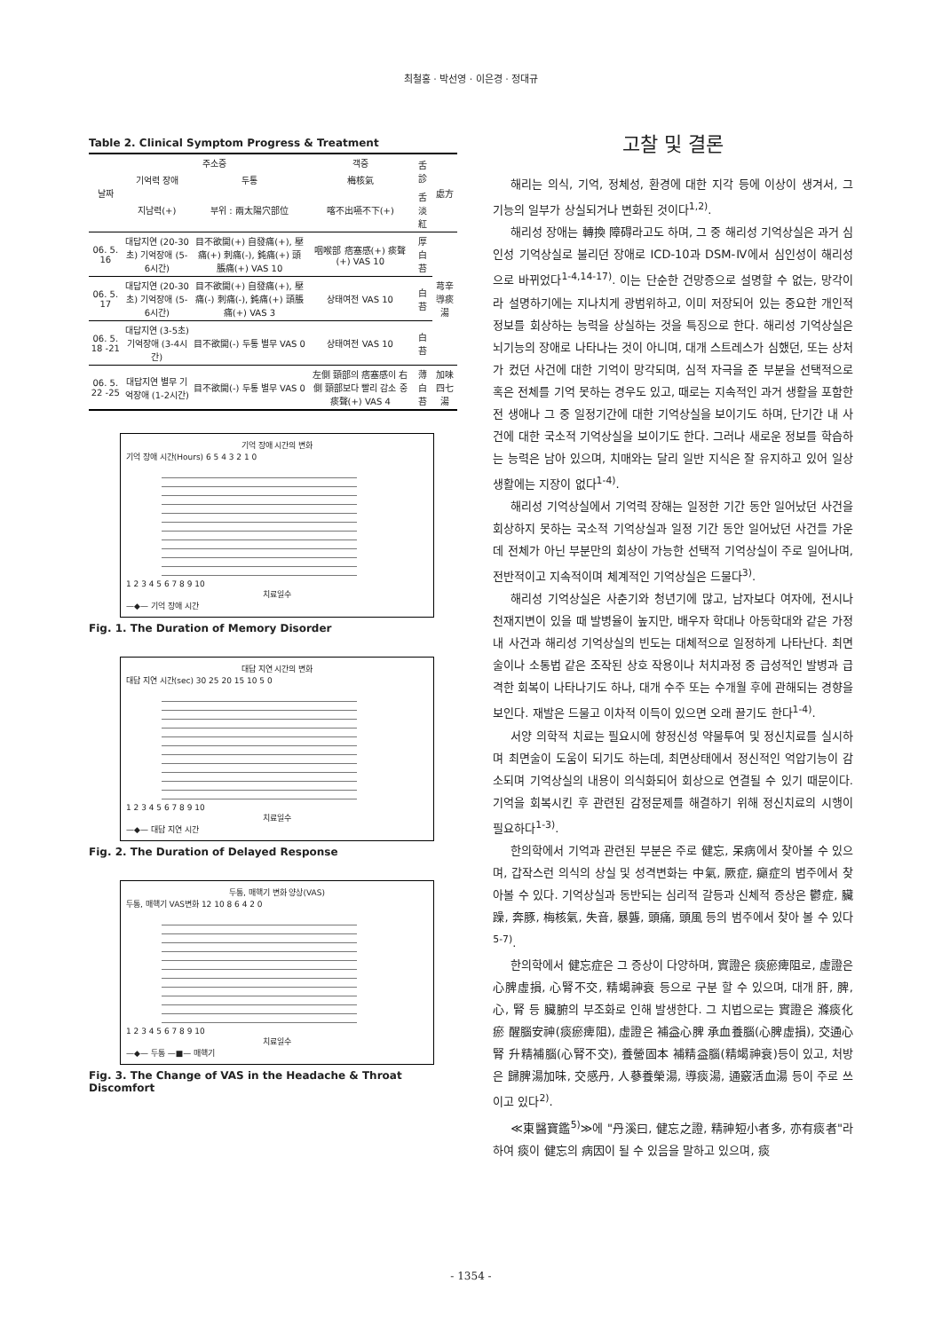최철홍 · 박선영 · 이은경 · 정대규
Table 2. Clinical Symptom Progress & Treatment
| 날짜 | 주소증 | | 객증 | 舌診 | 處方 |
| --- | --- | --- | --- | --- | --- |
| | 기억력 장애 | 두통 | 梅核氣 | | |
| | 지남력(+) | 부위 : 兩太陽穴部位 | 喀不出嚥不下(+) | 舌淡紅 | |
| 06. 5. 16 | 대답지연 (20-30초) 기억장애 (5-6시간) | 目不欲開(+) 自發痛(+), 壓痛(+) 刺痛(-), 鈍痛(+) 頭脹痛(+) VAS 10 | 咽喉部 痞塞感(+) 痰聲(+) VAS 10 | 厚白苔 | 芎辛導痰湯 |
| 06. 5. 17 | 대답지연 (20-30초) 기억장애 (5-6시간) | 目不欲開(+) 自發痛(+), 壓痛(-) 刺痛(-), 鈍痛(+) 頭脹痛(+) VAS 3 | 상태여전 VAS 10 | 白苔 | |
| 06. 5. 18 -21 | 대답지연 (3-5초) 기억장애 (3-4시간) | 目不欲開(-) 두통 별무 VAS 0 | 상태여전 VAS 10 | 白苔 | |
| 06. 5. 22 -25 | 대답지연 별무 기억장애 (1-2시간) | 目不欲開(-) 두통 별무 VAS 0 | 左側 頸部의 痞塞感이 右側 頸部보다 빨리 감소 중 痰聲(+) VAS 4 | 薄白苔 | 加味四七湯 |
기억 장애 시간의 변화
기억 장애 시간(Hours) 6 5 4 3 2 1 0
1 2 3 4 5 6 7 8 9 10
치료일수
—◆— 기억 장애 시간
Fig. 1. The Duration of Memory Disorder
대답 지연 시간의 변화
대답 지연 시간(sec) 30 25 20 15 10 5 0
1 2 3 4 5 6 7 8 9 10
치료일수
—◆— 대답 지연 시간
Fig. 2. The Duration of Delayed Response
두통, 매핵기 변화 양상(VAS)
두통, 매핵기 VAS변화 12 10 8 6 4 2 0
1 2 3 4 5 6 7 8 9 10
치료일수
—◆— 두통 —■— 매핵기
Fig. 3. The Change of VAS in the Headache & Throat Discomfort
고찰 및 결론
해리는 의식, 기억, 정체성, 환경에 대한 지각 등에 이상이 생겨서, 그 기능의 일부가 상실되거나 변화된 것이다<sup>1,2)</sup>.
해리성 장애는 轉換 障碍라고도 하며, 그 중 해리성 기억상실은 과거 심인성 기억상실로 불리던 장애로 ICD-10과 DSM-Ⅳ에서 심인성이 해리성으로 바뀌었다<sup>1-4,14-17)</sup>. 이는 단순한 건망증으로 설명할 수 없는, 망각이라 설명하기에는 지나치게 광범위하고, 이미 저장되어 있는 중요한 개인적 정보를 회상하는 능력을 상실하는 것을 특징으로 한다. 해리성 기억상실은 뇌기능의 장애로 나타나는 것이 아니며, 대개 스트레스가 심했던, 또는 상처가 컸던 사건에 대한 기억이 망각되며, 심적 자극을 준 부분을 선택적으로 혹은 전체를 기억 못하는 경우도 있고, 때로는 지속적인 과거 생활을 포함한 전 생애나 그 중 일정기간에 대한 기억상실을 보이기도 하며, 단기간 내 사건에 대한 국소적 기억상실을 보이기도 한다. 그러나 새로운 정보를 학습하는 능력은 남아 있으며, 치매와는 달리 일반 지식은 잘 유지하고 있어 일상생활에는 지장이 없다<sup>1-4)</sup>.
해리성 기억상실에서 기억력 장해는 일정한 기간 동안 일어났던 사건을 회상하지 못하는 국소적 기억상실과 일정 기간 동안 일어났던 사건들 가운데 전체가 아닌 부분만의 회상이 가능한 선택적 기억상실이 주로 일어나며, 전반적이고 지속적이며 체계적인 기억상실은 드물다<sup>3)</sup>.
해리성 기억상실은 사춘기와 청년기에 많고, 남자보다 여자에, 전시나 천재지변이 있을 때 발병율이 높지만, 배우자 학대나 아동학대와 같은 가정 내 사건과 해리성 기억상실의 빈도는 대체적으로 일정하게 나타난다. 최면술이나 소통법 같은 조작된 상호 작용이나 처치과정 중 급성적인 발병과 급격한 회복이 나타나기도 하나, 대개 수주 또는 수개월 후에 관해되는 경향을 보인다. 재발은 드물고 이차적 이득이 있으면 오래 끌기도 한다<sup>1-4)</sup>.
서양 의학적 치료는 필요시에 향정신성 약물투여 및 정신치료를 실시하며 최면술이 도움이 되기도 하는데, 최면상태에서 정신적인 억압기능이 감소되며 기억상실의 내용이 의식화되어 회상으로 연결될 수 있기 때문이다. 기억을 회복시킨 후 관련된 감정문제를 해결하기 위해 정신치료의 시행이 필요하다<sup>1-3)</sup>.
한의학에서 기억과 관련된 부분은 주로 健忘, 呆病에서 찾아볼 수 있으며, 갑작스런 의식의 상실 및 성격변화는 中氣, 厥症, 癲症의 범주에서 찾아볼 수 있다. 기억상실과 동반되는 심리적 갈등과 신체적 증상은 鬱症, 臟躁, 奔豚, 梅核氣, 失音, 暴聾, 頭痛, 頭風 등의 범주에서 찾아 볼 수 있다<sup>5-7)</sup>.
한의학에서 健忘症은 그 증상이 다양하며, 實證은 痰瘀痺阻로, 虛證은 心脾虛損, 心腎不交, 精竭神衰 등으로 구분 할 수 있으며, 대개 肝, 脾, 心, 腎 등 臟腑의 부조화로 인해 발생한다. 그 치법으로는 實證은 滌痰化瘀 醒腦安神(痰瘀痺阻), 虛證은 補益心脾 承血養腦(心脾虛損), 交通心腎 升精補腦(心腎不交), 養營固本 補精益腦(精竭神衰)등이 있고, 처방은 歸脾湯加味, 交感丹, 人蔘養榮湯, 導痰湯, 通竅活血湯 등이 주로 쓰이고 있다<sup>2)</sup>.
≪東醫寶鑑<sup>5)</sup>≫에 "丹溪曰, 健忘之證, 精神短小者多, 亦有痰者"라 하여 痰이 健忘의 病因이 될 수 있음을 말하고 있으며, 痰
- 1354 -